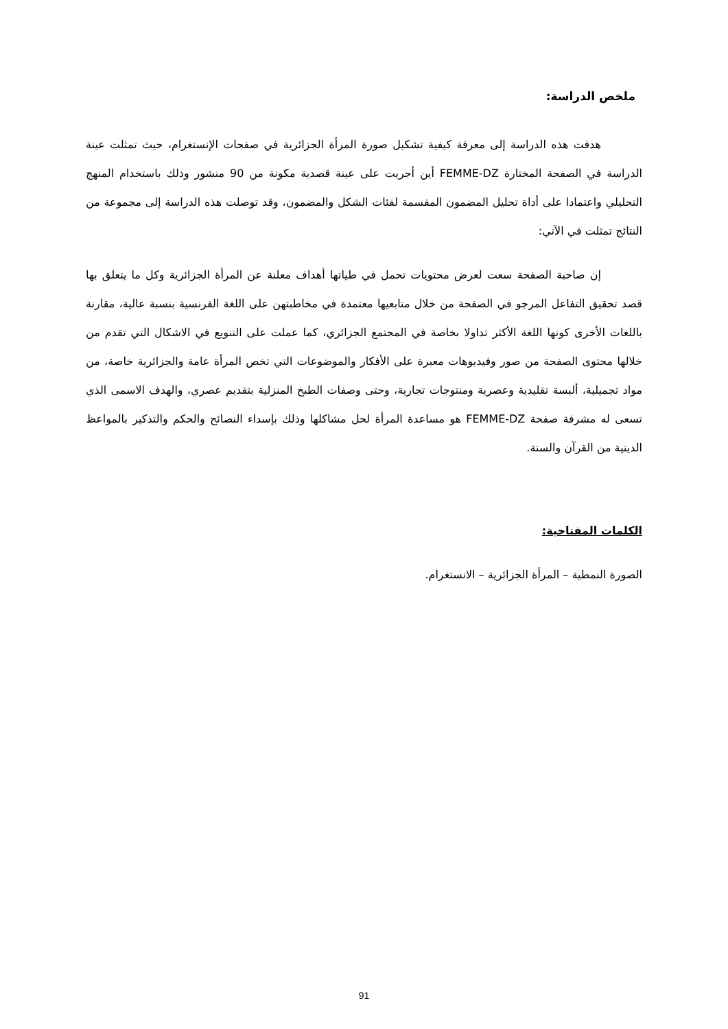ملخص الدراسة:
هدفت هذه الدراسة إلى معرفة كيفية تشكيل صورة المرأة الجزائرية في صفحات الإنستغرام، حيث تمثلت عينة الدراسة في الصفحة المختارة FEMME-DZ أين أجريت على عينة قصدية مكونة من 90 منشور وذلك باستخدام المنهج التحليلي واعتمادا على أداة تحليل المضمون المقسمة لفئات الشكل والمضمون، وقد توصلت هذه الدراسة إلى مجموعة من النتائج تمثلت في الآتي:
إن صاحبة الصفحة سعت لعرض محتويات تحمل في طياتها أهداف معلنة عن المرأة الجزائرية وكل ما يتعلق بها قصد تحقيق التفاعل المرجو في الصفحة من خلال متابعيها معتمدة في مخاطبتهن على اللغة الفرنسية بنسبة عالية، مقارنة باللغات الأخرى كونها اللغة الأكثر تداولا بخاصة في المجتمع الجزائري، كما عملت على التنويع في الاشكال التي تقدم من خلالها محتوى الصفحة من صور وفيديوهات معبرة على الأفكار والموضوعات التي تخص المرأة عامة والجزائرية خاصة، من مواد تجميلية، ألبسة تقليدية وعصرية ومنتوجات تجارية، وحتى وصفات الطبخ المنزلية بتقديم عصري، والهدف الاسمى الذي تسعى له مشرفة صفحة FEMME-DZ هو مساعدة المرأة لحل مشاكلها وذلك بإسداء النصائح والحكم والتذكير بالمواعظ الدينية من القرآن والسنة.
الكلمات المفتاحية:
الصورة النمطية – المرأة الجزائرية – الانستغرام.
91